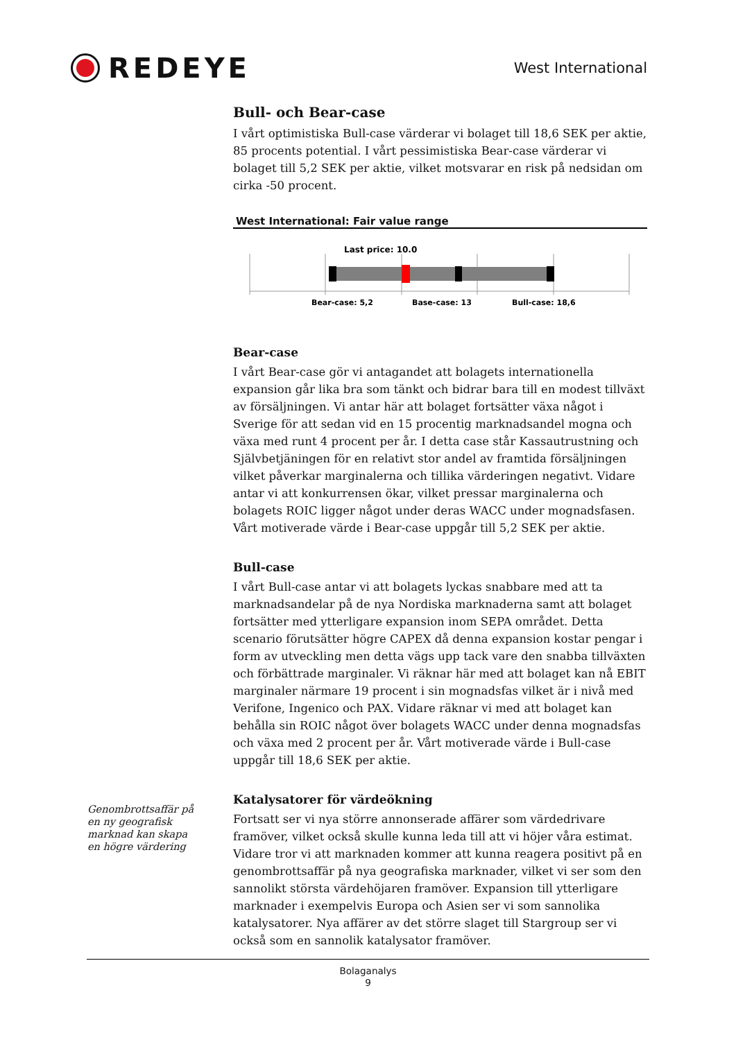REDEYE
West International
Bull- och Bear-case
I vårt optimistiska Bull-case värderar vi bolaget till 18,6 SEK per aktie, 85 procents potential. I vårt pessimistiska Bear-case värderar vi bolaget till 5,2 SEK per aktie, vilket motsvarar en risk på nedsidan om cirka -50 procent.
West International: Fair value range
Last price: 10.0
Bear-case: 5,2
Base-case: 13
Bull-case: 18,6
Bear-case
I vårt Bear-case gör vi antagandet att bolagets internationella expansion går lika bra som tänkt och bidrar bara till en modest tillväxt av försäljningen. Vi antar här att bolaget fortsätter växa något i Sverige för att sedan vid en 15 procentig marknadsandel mogna och växa med runt 4 procent per år. I detta case står Kassautrustning och Självbetjäningen för en relativt stor andel av framtida försäljningen vilket påverkar marginalerna och tillika värderingen negativt. Vidare antar vi att konkurrensen ökar, vilket pressar marginalerna och bolagets ROIC ligger något under deras WACC under mognadsfasen. Vårt motiverade värde i Bear-case uppgår till 5,2 SEK per aktie.
Bull-case
I vårt Bull-case antar vi att bolagets lyckas snabbare med att ta marknadsandelar på de nya Nordiska marknaderna samt att bolaget fortsätter med ytterligare expansion inom SEPA området. Detta scenario förutsätter högre CAPEX då denna expansion kostar pengar i form av utveckling men detta vägs upp tack vare den snabba tillväxten och förbättrade marginaler. Vi räknar här med att bolaget kan nå EBIT marginaler närmare 19 procent i sin mognadsfas vilket är i nivå med Verifone, Ingenico och PAX. Vidare räknar vi med att bolaget kan behålla sin ROIC något över bolagets WACC under denna mognadsfas och växa med 2 procent per år. Vårt motiverade värde i Bull-case uppgår till 18,6 SEK per aktie.
Katalysatorer för värdeökning
Fortsatt ser vi nya större annonserade affärer som värdedrivare framöver, vilket också skulle kunna leda till att vi höjer våra estimat. Vidare tror vi att marknaden kommer att kunna reagera positivt på en genombrottsaffär på nya geografiska marknader, vilket vi ser som den sannolikt största värdehöjaren framöver. Expansion till ytterligare marknader i exempelvis Europa och Asien ser vi som sannolika katalysatorer. Nya affärer av det större slaget till Stargroup ser vi också som en sannolik katalysator framöver.
Genombrottsaffär på en ny geografisk marknad kan skapa en högre värdering
Bolaganalys
9